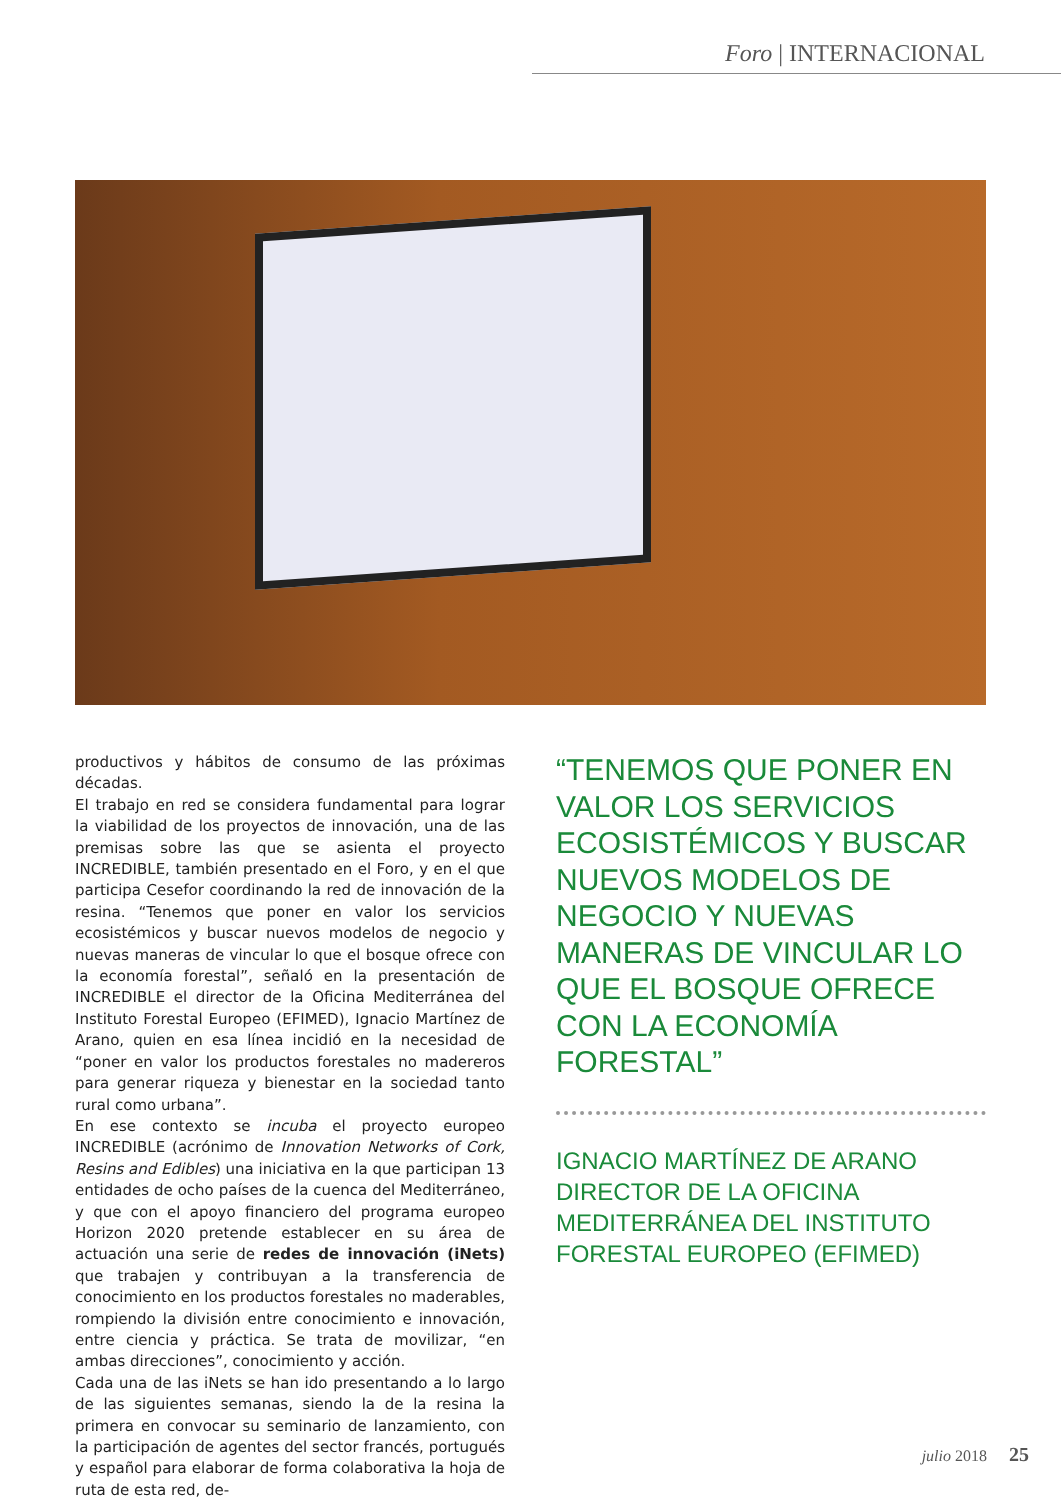Foro | INTERNACIONAL
productivos y hábitos de consumo de las próximas décadas.
El trabajo en red se considera fundamental para lograr la viabilidad de los proyectos de innovación, una de las premisas sobre las que se asienta el proyecto INCREDIBLE, también presentado en el Foro, y en el que participa Cesefor coordinando la red de innovación de la resina. “Tenemos que poner en valor los servicios ecosistémicos y buscar nuevos modelos de negocio y nuevas maneras de vincular lo que el bosque ofrece con la economía forestal”, señaló en la presentación de INCREDIBLE el director de la Oficina Mediterránea del Instituto Forestal Europeo (EFIMED), Ignacio Martínez de Arano, quien en esa línea incidió en la necesidad de “poner en valor los productos forestales no madereros para generar riqueza y bienestar en la sociedad tanto rural como urbana”.
En ese contexto se incuba el proyecto europeo INCREDIBLE (acrónimo de Innovation Networks of Cork, Resins and Edibles) una iniciativa en la que participan 13 entidades de ocho países de la cuenca del Mediterráneo, y que con el apoyo financiero del programa europeo Horizon 2020 pretende establecer en su área de actuación una serie de redes de innovación (iNets) que trabajen y contribuyan a la transferencia de conocimiento en los productos forestales no maderables, rompiendo la división entre conocimiento e innovación, entre ciencia y práctica. Se trata de movilizar, “en ambas direcciones”, conocimiento y acción.
Cada una de las iNets se han ido presentando a lo largo de las siguientes semanas, siendo la de la resina la primera en convocar su seminario de lanzamiento, con la participación de agentes del sector francés, portugués y español para elaborar de forma colaborativa la hoja de ruta de esta red, de-
“TENEMOS QUE PONER EN VALOR LOS SERVICIOS ECOSISTÉMICOS Y BUSCAR NUEVOS MODELOS DE NEGOCIO Y NUEVAS MANERAS DE VINCULAR LO QUE EL BOSQUE OFRECE CON LA ECONOMÍA FORESTAL”
IGNACIO MARTÍNEZ DE ARANO
DIRECTOR DE LA OFICINA MEDITERRÁNEA DEL INSTITUTO FORESTAL EUROPEO (EFIMED)
julio 2018 25